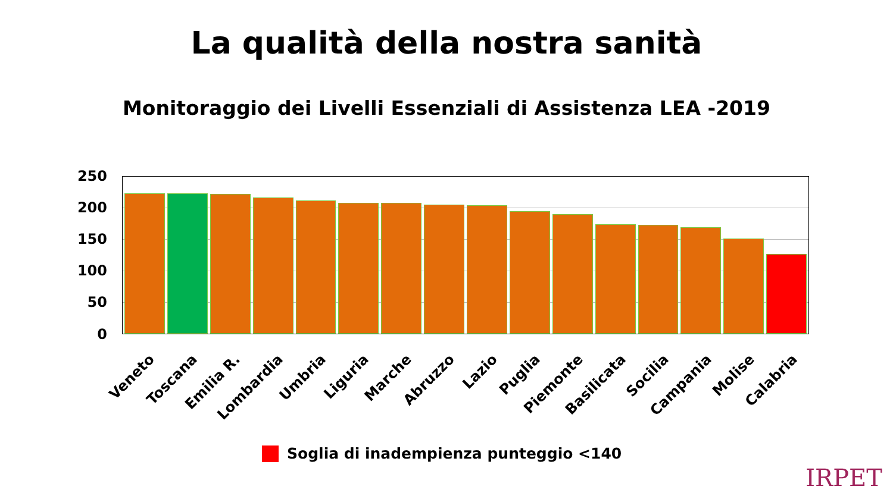La qualità della nostra sanità
Monitoraggio dei Livelli Essenziali di Assistenza LEA -2019
250
200
150
100
50
0
Veneto Toscana Emilia R. Lombardia Umbria Liguria Marche Abruzzo Lazio Puglia Piemonte Basilicata Socilia Campania Molise Calabria
Soglia di inadempienza punteggio <140
IRPET